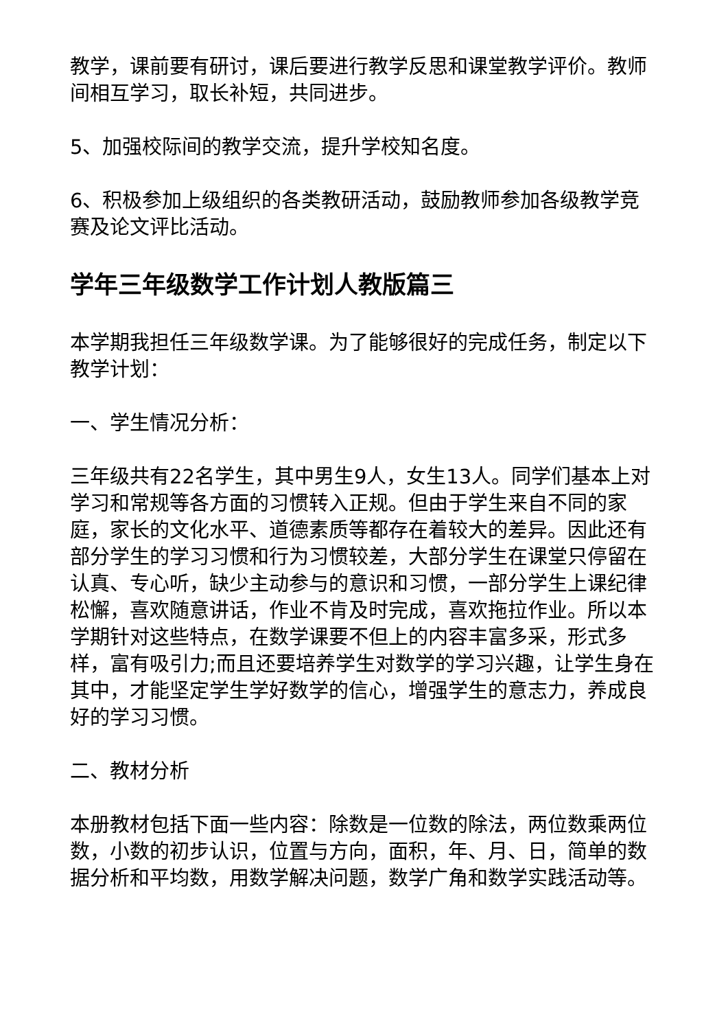教学，课前要有研讨，课后要进行教学反思和课堂教学评价。教师间相互学习，取长补短，共同进步。
5、加强校际间的教学交流，提升学校知名度。
6、积极参加上级组织的各类教研活动，鼓励教师参加各级教学竞赛及论文评比活动。
学年三年级数学工作计划人教版篇三
本学期我担任三年级数学课。为了能够很好的完成任务，制定以下教学计划：
一、学生情况分析：
三年级共有22名学生，其中男生9人，女生13人。同学们基本上对学习和常规等各方面的习惯转入正规。但由于学生来自不同的家庭，家长的文化水平、道德素质等都存在着较大的差异。因此还有部分学生的学习习惯和行为习惯较差，大部分学生在课堂只停留在认真、专心听，缺少主动参与的意识和习惯，一部分学生上课纪律松懈，喜欢随意讲话，作业不肯及时完成，喜欢拖拉作业。所以本学期针对这些特点，在数学课要不但上的内容丰富多采，形式多样，富有吸引力;而且还要培养学生对数学的学习兴趣，让学生身在其中，才能坚定学生学好数学的信心，增强学生的意志力，养成良好的学习习惯。
二、教材分析
本册教材包括下面一些内容：除数是一位数的除法，两位数乘两位数，小数的初步认识，位置与方向，面积，年、月、日，简单的数据分析和平均数，用数学解决问题，数学广角和数学实践活动等。